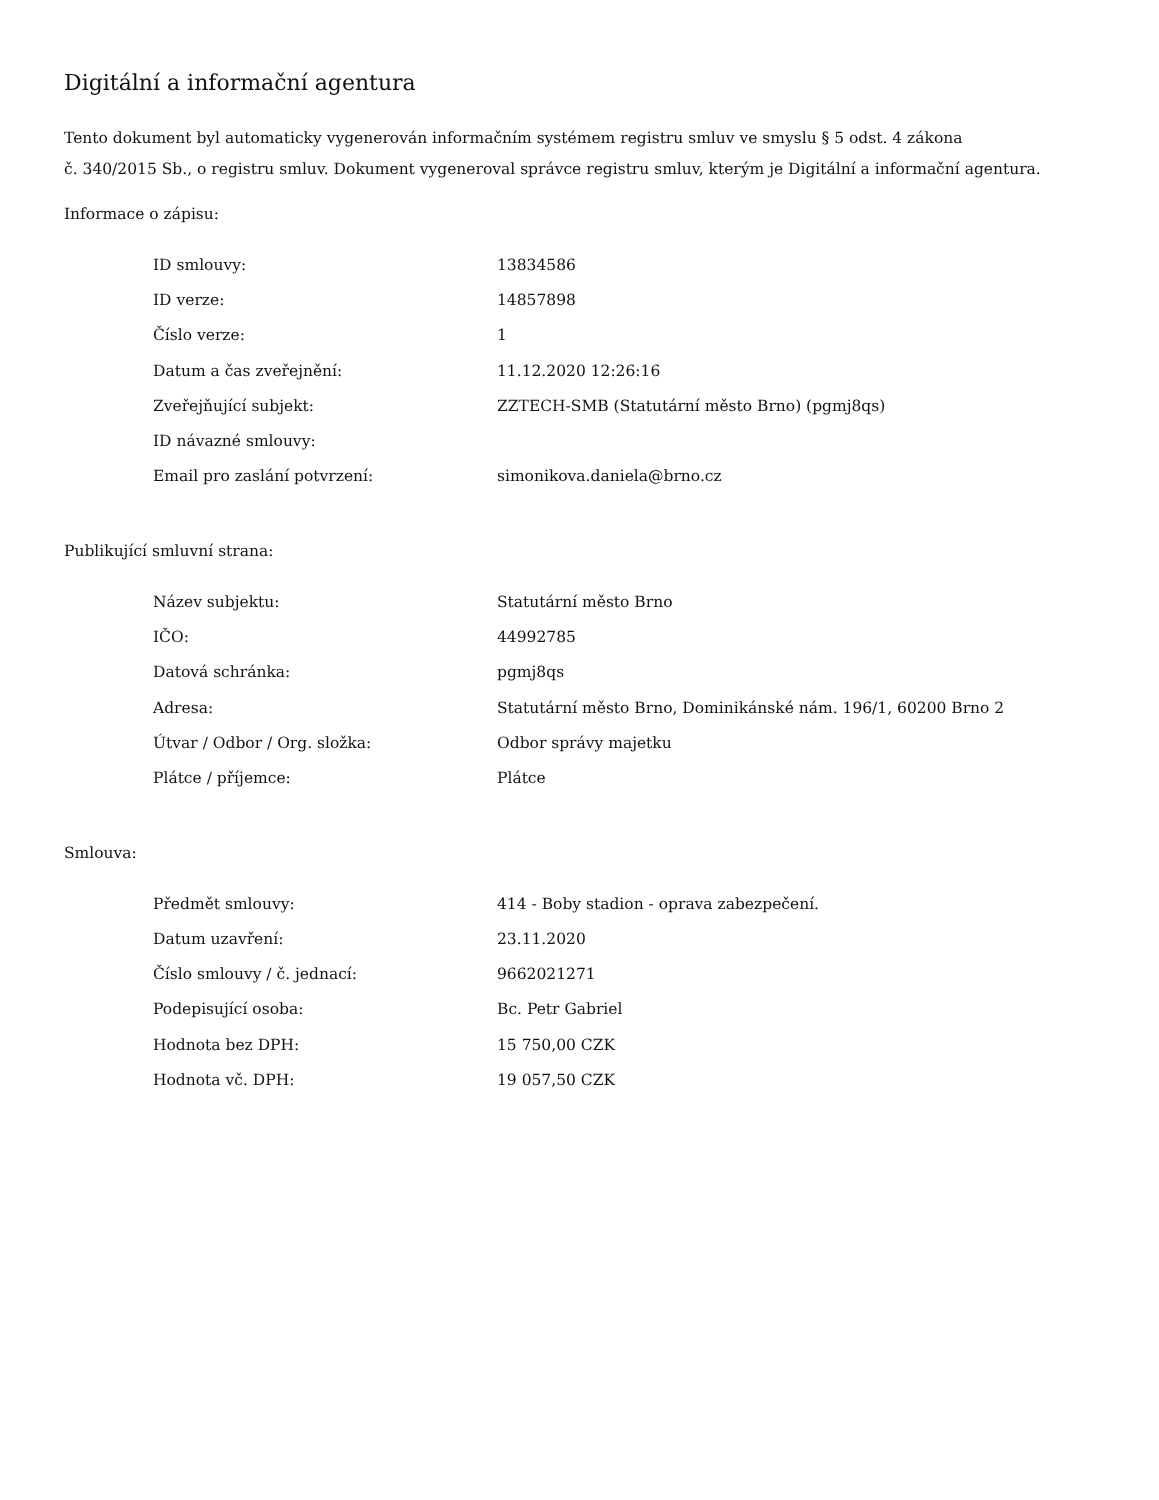Digitální a informační agentura
Tento dokument byl automaticky vygenerován informačním systémem registru smluv ve smyslu § 5 odst. 4 zákona
č. 340/2015 Sb., o registru smluv. Dokument vygeneroval správce registru smluv, kterým je Digitální a informační agentura.
Informace o zápisu:
| ID smlouvy: | 13834586 |
| ID verze: | 14857898 |
| Číslo verze: | 1 |
| Datum a čas zveřejnění: | 11.12.2020 12:26:16 |
| Zveřejňující subjekt: | ZZTECH-SMB (Statutární město Brno) (pgmj8qs) |
| ID návazné smlouvy: | |
| Email pro zaslání potvrzení: | simonikova.daniela@brno.cz |
Publikující smluvní strana:
| Název subjektu: | Statutární město Brno |
| IČO: | 44992785 |
| Datová schránka: | pgmj8qs |
| Adresa: | Statutární město Brno, Dominikánské nám. 196/1, 60200 Brno 2 |
| Útvar / Odbor / Org. složka: | Odbor správy majetku |
| Plátce / příjemce: | Plátce |
Smlouva:
| Předmět smlouvy: | 414 - Boby stadion - oprava zabezpečení. |
| Datum uzavření: | 23.11.2020 |
| Číslo smlouvy / č. jednací: | 9662021271 |
| Podepisující osoba: | Bc. Petr Gabriel |
| Hodnota bez DPH: | 15 750,00 CZK |
| Hodnota vč. DPH: | 19 057,50 CZK |